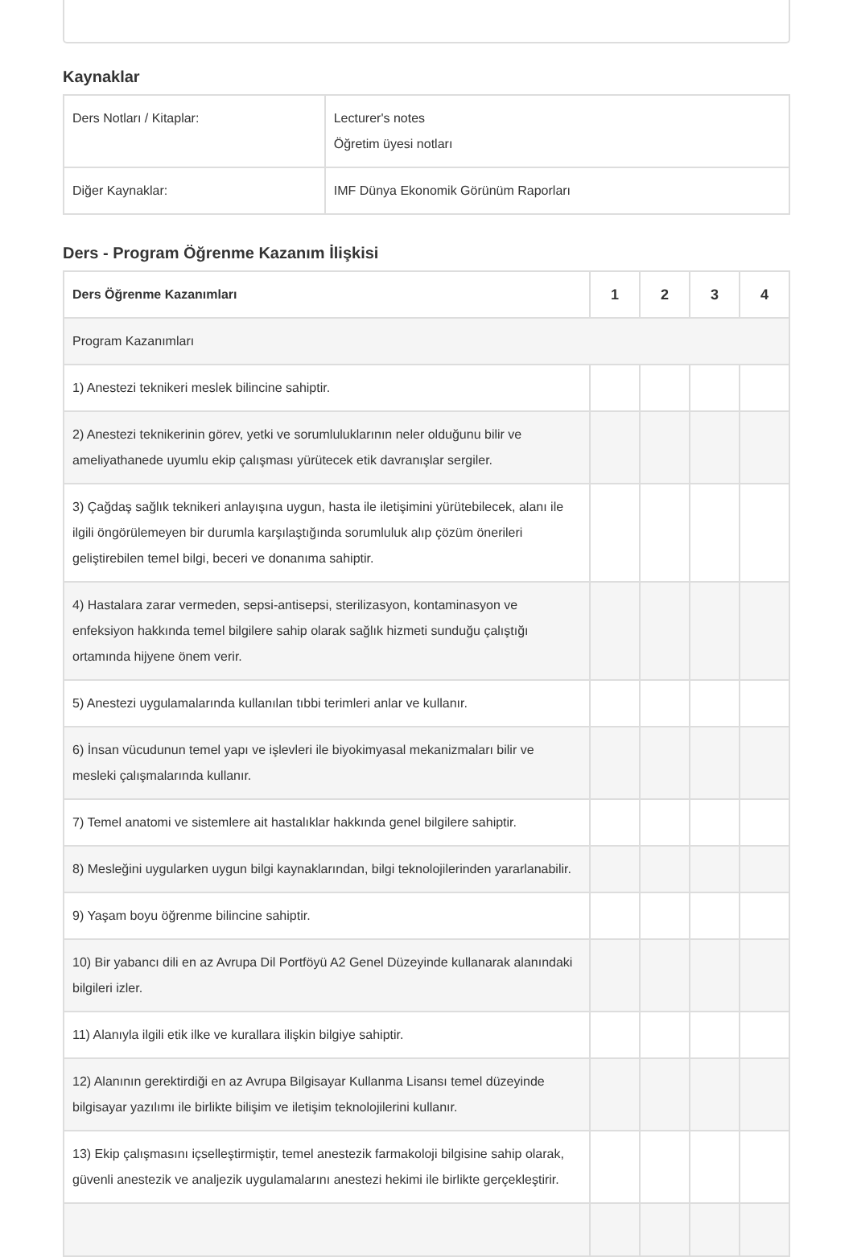Kaynaklar
| Ders Notları / Kitaplar: | Lecturer's notes Öğretim üyesi notları |
| Diğer Kaynaklar: | IMF Dünya Ekonomik Görünüm Raporları |
Ders - Program Öğrenme Kazanım İlişkisi
| Ders Öğrenme Kazanımları | 1 | 2 | 3 | 4 |
| --- | --- | --- | --- | --- |
| Program Kazanımları | | | | |
| 1) Anestezi teknikeri meslek bilincine sahiptir. | | | | |
| 2) Anestezi teknikerinin görev, yetki ve sorumluluklarının neler olduğunu bilir ve ameliyathanede uyumlu ekip çalışması yürütecek etik davranışlar sergiler. | | | | |
| 3) Çağdaş sağlık teknikeri anlayışına uygun, hasta ile iletişimini yürütebilecek, alanı ile ilgili öngörülemeyen bir durumla karşılaştığında sorumluluk alıp çözüm önerileri geliştirebilen temel bilgi, beceri ve donanıma sahiptir. | | | | |
| 4) Hastalara zarar vermeden, sepsi-antisepsi, sterilizasyon, kontaminasyon ve enfeksiyon hakkında temel bilgilere sahip olarak sağlık hizmeti sunduğu çalıştığı ortamında hijyene önem verir. | | | | |
| 5) Anestezi uygulamalarında kullanılan tıbbi terimleri anlar ve kullanır. | | | | |
| 6) İnsan vücudunun temel yapı ve işlevleri ile biyokimyasal mekanizmaları bilir ve mesleki çalışmalarında kullanır. | | | | |
| 7) Temel anatomi ve sistemlere ait hastalıklar hakkında genel bilgilere sahiptir. | | | | |
| 8) Mesleğini uygularken uygun bilgi kaynaklarından, bilgi teknolojilerinden yararlanabilir. | | | | |
| 9) Yaşam boyu öğrenme bilincine sahiptir. | | | | |
| 10) Bir yabancı dili en az Avrupa Dil Portföyü A2 Genel Düzeyinde kullanarak alanındaki bilgileri izler. | | | | |
| 11) Alanıyla ilgili etik ilke ve kurallara ilişkin bilgiye sahiptir. | | | | |
| 12) Alanının gerektirdiği en az Avrupa Bilgisayar Kullanma Lisansı temel düzeyinde bilgisayar yazılımı ile birlikte bilişim ve iletişim teknolojilerini kullanır. | | | | |
| 13) Ekip çalışmasını içselleştirmiştir, temel anestezik farmakoloji bilgisine sahip olarak, güvenli anestezik ve analjezik uygulamalarını anestezi hekimi ile birlikte gerçekleştirir. | | | | |